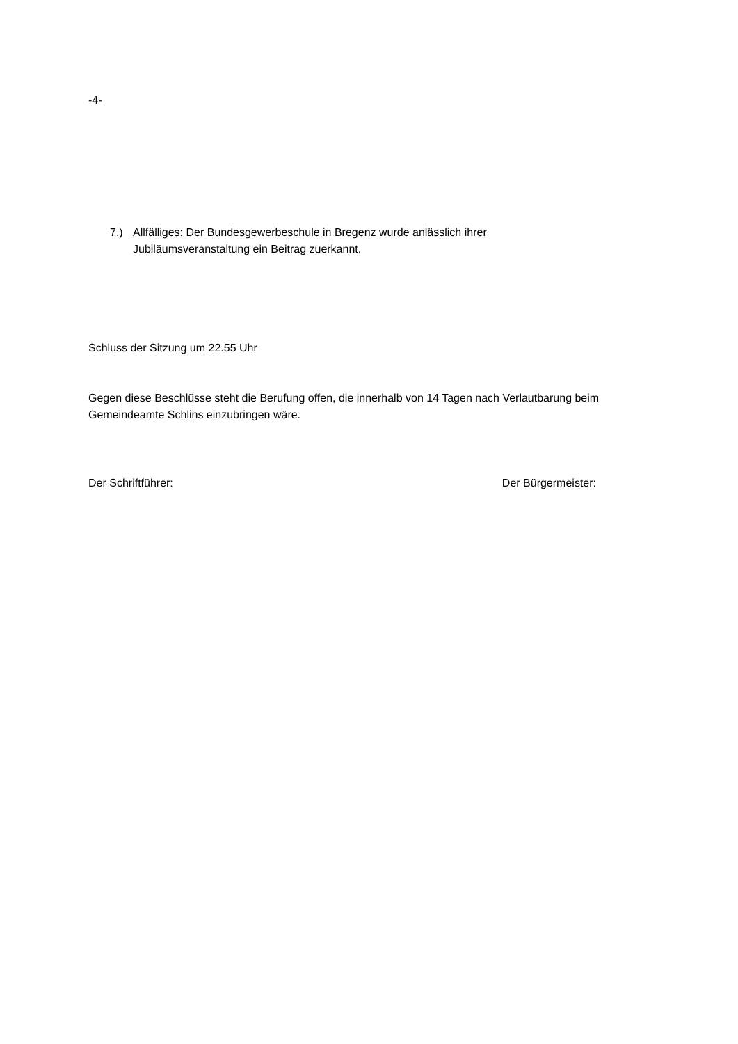-4-
7.) Allfälliges: Der Bundesgewerbeschule in Bregenz wurde anlässlich ihrer
Jubiläumsveranstaltung ein Beitrag zuerkannt.
Schluss der Sitzung um 22.55 Uhr
Gegen diese Beschlüsse steht die Berufung offen, die innerhalb von 14 Tagen nach Verlautbarung beim Gemeindeamte Schlins einzubringen wäre.
Der Schriftführer: Der Bürgermeister: